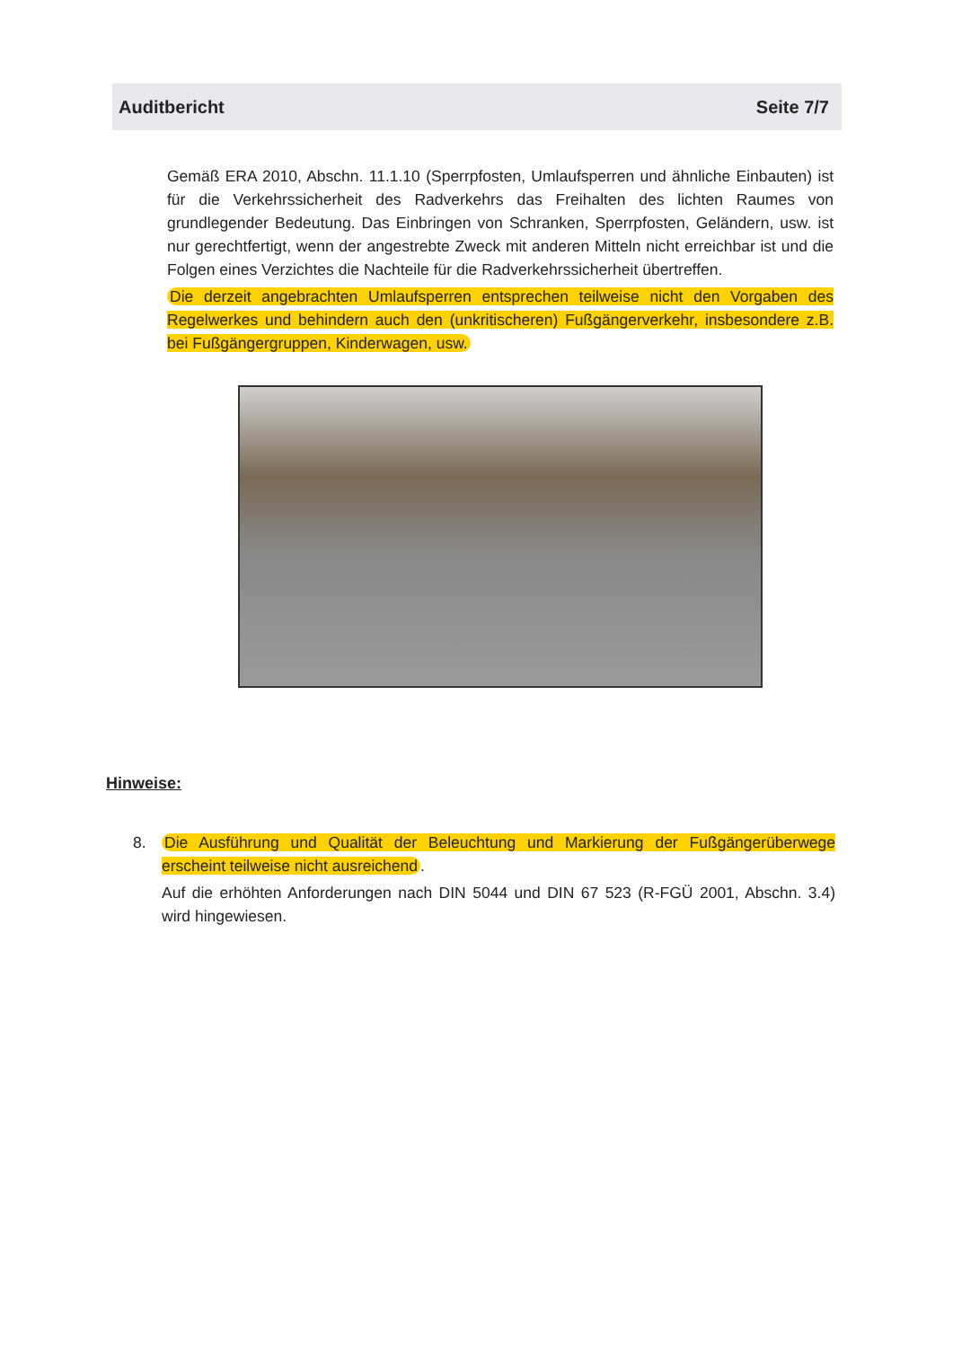Auditbericht Seite 7/7
Gemäß ERA 2010, Abschn. 11.1.10 (Sperrpfosten, Umlaufsperren und ähnliche Einbauten) ist für die Verkehrssicherheit des Radverkehrs das Freihalten des lichten Raumes von grundlegender Bedeutung. Das Einbringen von Schranken, Sperrpfosten, Geländern, usw. ist nur gerechtfertigt, wenn der angestrebte Zweck mit anderen Mitteln nicht erreichbar ist und die Folgen eines Verzichtes die Nachteile für die Radverkehrssicherheit übertreffen.
Die derzeit angebrachten Umlaufsperren entsprechen teilweise nicht den Vorgaben des Regelwerkes und behindern auch den (unkritischeren) Fußgängerverkehr, insbesondere z.B. bei Fußgängergruppen, Kinderwagen, usw.
Hinweise:
8. Die Ausführung und Qualität der Beleuchtung und Markierung der Fußgängerüberwege erscheint teilweise nicht ausreichend.
Auf die erhöhten Anforderungen nach DIN 5044 und DIN 67 523 (R-FGÜ 2001, Abschn. 3.4) wird hingewiesen.